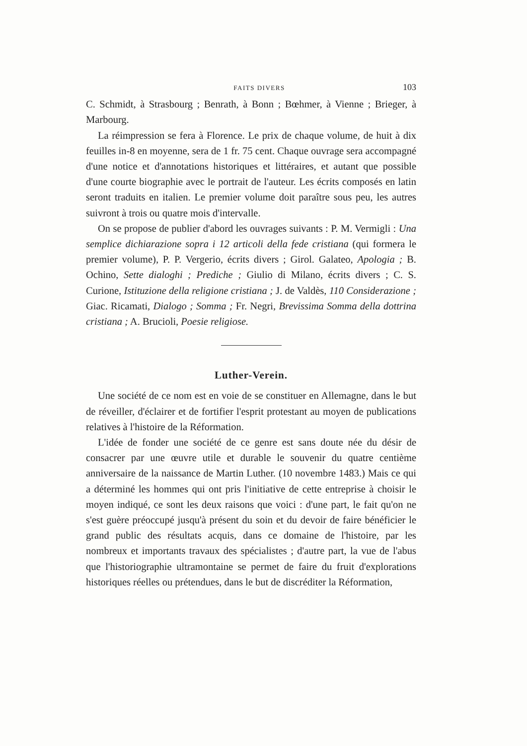FAITS DIVERS 103
C. Schmidt, à Strasbourg ; Benrath, à Bonn ; Bœhmer, à Vienne ; Brieger, à Marbourg.
La réimpression se fera à Florence. Le prix de chaque volume, de huit à dix feuilles in-8 en moyenne, sera de 1 fr. 75 cent. Chaque ouvrage sera accompagné d'une notice et d'annotations historiques et littéraires, et autant que possible d'une courte biographie avec le portrait de l'auteur. Les écrits composés en latin seront traduits en italien. Le premier volume doit paraître sous peu, les autres suivront à trois ou quatre mois d'intervalle.
On se propose de publier d'abord les ouvrages suivants : P. M. Vermigli : Una semplice dichiarazione sopra i 12 articoli della fede cristiana (qui formera le premier volume), P. P. Vergerio, écrits divers ; Girol. Galateo, Apologia ; B. Ochino, Sette dialoghi ; Prediche ; Giulio di Milano, écrits divers ; C. S. Curione, Istituzione della religione cristiana ; J. de Valdès, 110 Considerazione ; Giac. Ricamati, Dialogo ; Somma ; Fr. Negri, Brevissima Somma della dottrina cristiana ; A. Brucioli, Poesie religiose.
Luther-Verein.
Une société de ce nom est en voie de se constituer en Allemagne, dans le but de réveiller, d'éclairer et de fortifier l'esprit protestant au moyen de publications relatives à l'histoire de la Réformation.
L'idée de fonder une société de ce genre est sans doute née du désir de consacrer par une œuvre utile et durable le souvenir du quatre centième anniversaire de la naissance de Martin Luther. (10 novembre 1483.) Mais ce qui a déterminé les hommes qui ont pris l'initiative de cette entreprise à choisir le moyen indiqué, ce sont les deux raisons que voici : d'une part, le fait qu'on ne s'est guère préoccupé jusqu'à présent du soin et du devoir de faire bénéficier le grand public des résultats acquis, dans ce domaine de l'histoire, par les nombreux et importants travaux des spécialistes ; d'autre part, la vue de l'abus que l'historiographie ultramontaine se permet de faire du fruit d'explorations historiques réelles ou prétendues, dans le but de discréditer la Réformation,